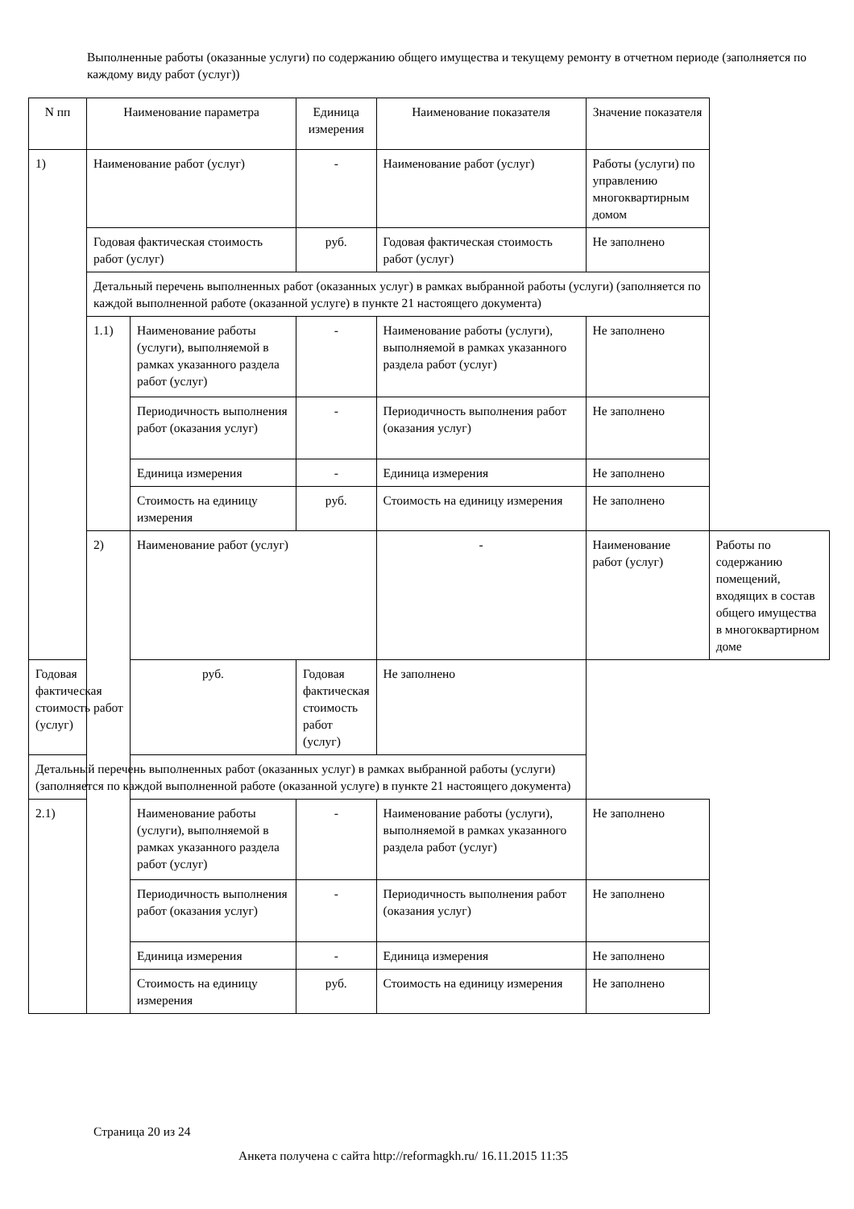Выполненные работы (оказанные услуги) по содержанию общего имущества и текущему ремонту в отчетном периоде (заполняется по каждому виду работ (услуг))
| N пп | Наименование параметра | | Единица измерения | Наименование показателя | Значение показателя | |
| 1) | Наименование работ (услуг) | | - | Наименование работ (услуг) | Работы (услуги) по управлению многоквартирным домом | |
| | Годовая фактическая стоимость работ (услуг) | | руб. | Годовая фактическая стоимость работ (услуг) | Не заполнено | |
| | Детальный перечень выполненных работ (оказанных услуг) в рамках выбранной работы (услуги) (заполняется по каждой выполненной работе (оказанной услуге) в пункте 21 настоящего документа) | | | | | |
| | 1.1) | Наименование работы (услуги), выполняемой в рамках указанного раздела работ (услуг) | - | Наименование работы (услуги), выполняемой в рамках указанного раздела работ (услуг) | Не заполнено | |
| | | Периодичность выполнения работ (оказания услуг) | - | Периодичность выполнения работ (оказания услуг) | Не заполнено | |
| | | Единица измерения | - | Единица измерения | Не заполнено | |
| | | Стоимость на единицу измерения | руб. | Стоимость на единицу измерения | Не заполнено | |
| | 2) | Наименование работ (услуг) | | - | Наименование работ (услуг) | Работы по содержанию помещений, входящих в состав общего имущества в многоквартирном доме |
| Годовая фактическая стоимость работ (услуг) | | руб. | Годовая фактическая стоимость работ (услуг) | Не заполнено | | |
| Детальный перечень выполненных работ (оказанных услуг) в рамках выбранной работы (услуги) (заполняется по каждой выполненной работе (оказанной услуге) в пункте 21 настоящего документа) | | | | | | |
| 2.1) | | Наименование работы (услуги), выполняемой в рамках указанного раздела работ (услуг) | - | Наименование работы (услуги), выполняемой в рамках указанного раздела работ (услуг) | Не заполнено | |
| | | Периодичность выполнения работ (оказания услуг) | - | Периодичность выполнения работ (оказания услуг) | Не заполнено | |
| | | Единица измерения | - | Единица измерения | Не заполнено | |
| | | Стоимость на единицу измерения | руб. | Стоимость на единицу измерения | Не заполнено | |
Страница 20 из 24
Анкета получена с сайта http://reformagkh.ru/ 16.11.2015 11:35